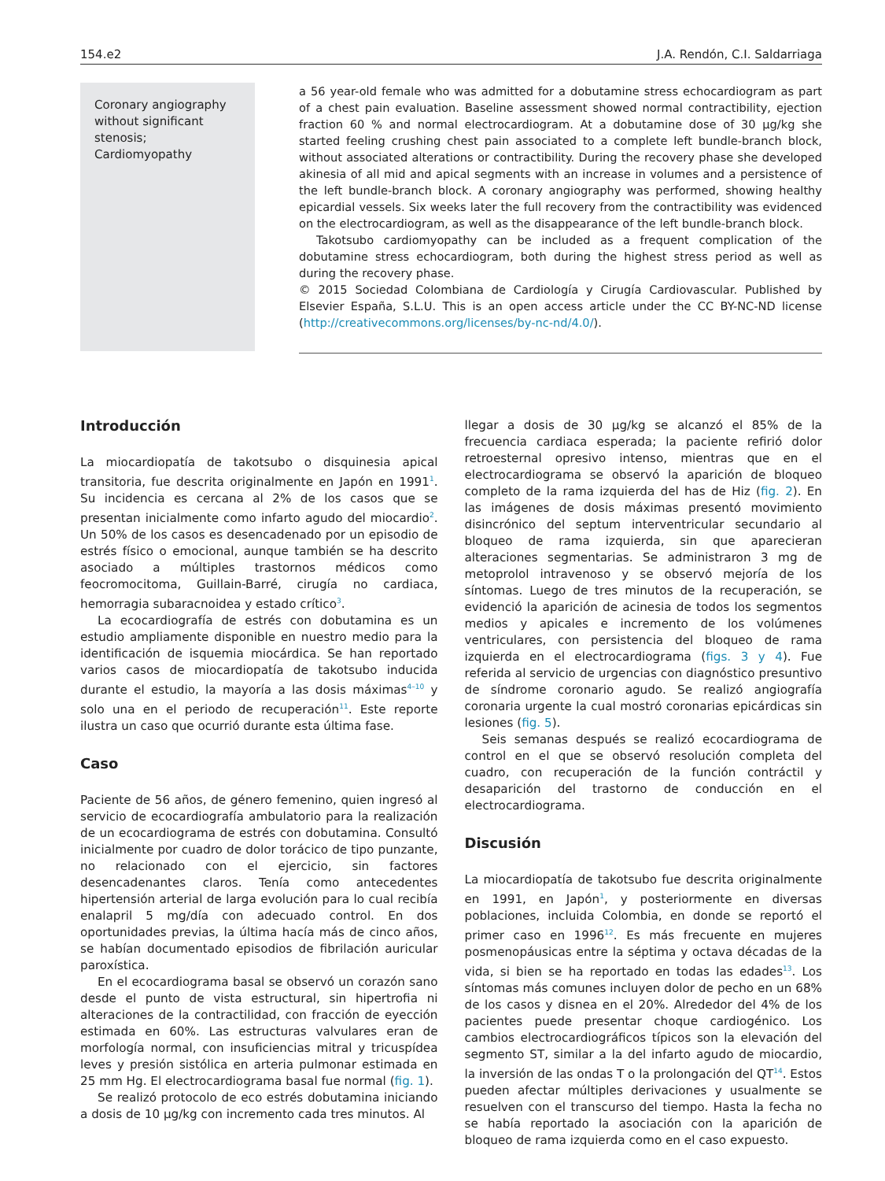154.e2 J.A. Rendón, C.I. Saldarriaga
Coronary angiography without significant stenosis;
Cardiomyopathy
a 56 year-old female who was admitted for a dobutamine stress echocardiogram as part of a chest pain evaluation. Baseline assessment showed normal contractibility, ejection fraction 60 % and normal electrocardiogram. At a dobutamine dose of 30 µg/kg she started feeling crushing chest pain associated to a complete left bundle-branch block, without associated alterations or contractibility. During the recovery phase she developed akinesia of all mid and apical segments with an increase in volumes and a persistence of the left bundle-branch block. A coronary angiography was performed, showing healthy epicardial vessels. Six weeks later the full recovery from the contractibility was evidenced on the electrocardiogram, as well as the disappearance of the left bundle-branch block.
Takotsubo cardiomyopathy can be included as a frequent complication of the dobutamine stress echocardiogram, both during the highest stress period as well as during the recovery phase.
© 2015 Sociedad Colombiana de Cardiología y Cirugía Cardiovascular. Published by Elsevier España, S.L.U. This is an open access article under the CC BY-NC-ND license (http://creativecommons.org/licenses/by-nc-nd/4.0/).
Introducción
La miocardiopatía de takotsubo o disquinesia apical transitoria, fue descrita originalmente en Japón en 1991<sup>1</sup>. Su incidencia es cercana al 2% de los casos que se presentan inicialmente como infarto agudo del miocardio<sup>2</sup>. Un 50% de los casos es desencadenado por un episodio de estrés físico o emocional, aunque también se ha descrito asociado a múltiples trastornos médicos como feocromocitoma, Guillain-Barré, cirugía no cardiaca, hemorragia subaracnoidea y estado crítico<sup>3</sup>.
La ecocardiografía de estrés con dobutamina es un estudio ampliamente disponible en nuestro medio para la identificación de isquemia miocárdica. Se han reportado varios casos de miocardiopatía de takotsubo inducida durante el estudio, la mayoría a las dosis máximas<sup>4–10</sup> y solo una en el periodo de recuperación<sup>11</sup>. Este reporte ilustra un caso que ocurrió durante esta última fase.
Caso
Paciente de 56 años, de género femenino, quien ingresó al servicio de ecocardiografía ambulatorio para la realización de un ecocardiograma de estrés con dobutamina. Consultó inicialmente por cuadro de dolor torácico de tipo punzante, no relacionado con el ejercicio, sin factores desencadenantes claros. Tenía como antecedentes hipertensión arterial de larga evolución para lo cual recibía enalapril 5 mg/día con adecuado control. En dos oportunidades previas, la última hacía más de cinco años, se habían documentado episodios de fibrilación auricular paroxística.
En el ecocardiograma basal se observó un corazón sano desde el punto de vista estructural, sin hipertrofia ni alteraciones de la contractilidad, con fracción de eyección estimada en 60%. Las estructuras valvulares eran de morfología normal, con insuficiencias mitral y tricuspídea leves y presión sistólica en arteria pulmonar estimada en 25 mm Hg. El electrocardiograma basal fue normal (fig. 1).
Se realizó protocolo de eco estrés dobutamina iniciando a dosis de 10 µg/kg con incremento cada tres minutos. Al
llegar a dosis de 30 µg/kg se alcanzó el 85% de la frecuencia cardiaca esperada; la paciente refirió dolor retroesternal opresivo intenso, mientras que en el electrocardiograma se observó la aparición de bloqueo completo de la rama izquierda del has de Hiz (fig. 2). En las imágenes de dosis máximas presentó movimiento disincrónico del septum interventricular secundario al bloqueo de rama izquierda, sin que aparecieran alteraciones segmentarias. Se administraron 3 mg de metoprolol intravenoso y se observó mejoría de los síntomas. Luego de tres minutos de la recuperación, se evidenció la aparición de acinesia de todos los segmentos medios y apicales e incremento de los volúmenes ventriculares, con persistencia del bloqueo de rama izquierda en el electrocardiograma (figs. 3 y 4). Fue referida al servicio de urgencias con diagnóstico presuntivo de síndrome coronario agudo. Se realizó angiografía coronaria urgente la cual mostró coronarias epicárdicas sin lesiones (fig. 5).
Seis semanas después se realizó ecocardiograma de control en el que se observó resolución completa del cuadro, con recuperación de la función contráctil y desaparición del trastorno de conducción en el electrocardiograma.
Discusión
La miocardiopatía de takotsubo fue descrita originalmente en 1991, en Japón<sup>1</sup>, y posteriormente en diversas poblaciones, incluida Colombia, en donde se reportó el primer caso en 1996<sup>12</sup>. Es más frecuente en mujeres posmenopáusicas entre la séptima y octava décadas de la vida, si bien se ha reportado en todas las edades<sup>13</sup>. Los síntomas más comunes incluyen dolor de pecho en un 68% de los casos y disnea en el 20%. Alrededor del 4% de los pacientes puede presentar choque cardiogénico. Los cambios electrocardiográficos típicos son la elevación del segmento ST, similar a la del infarto agudo de miocardio, la inversión de las ondas T o la prolongación del QT<sup>14</sup>. Estos pueden afectar múltiples derivaciones y usualmente se resuelven con el transcurso del tiempo. Hasta la fecha no se había reportado la asociación con la aparición de bloqueo de rama izquierda como en el caso expuesto.